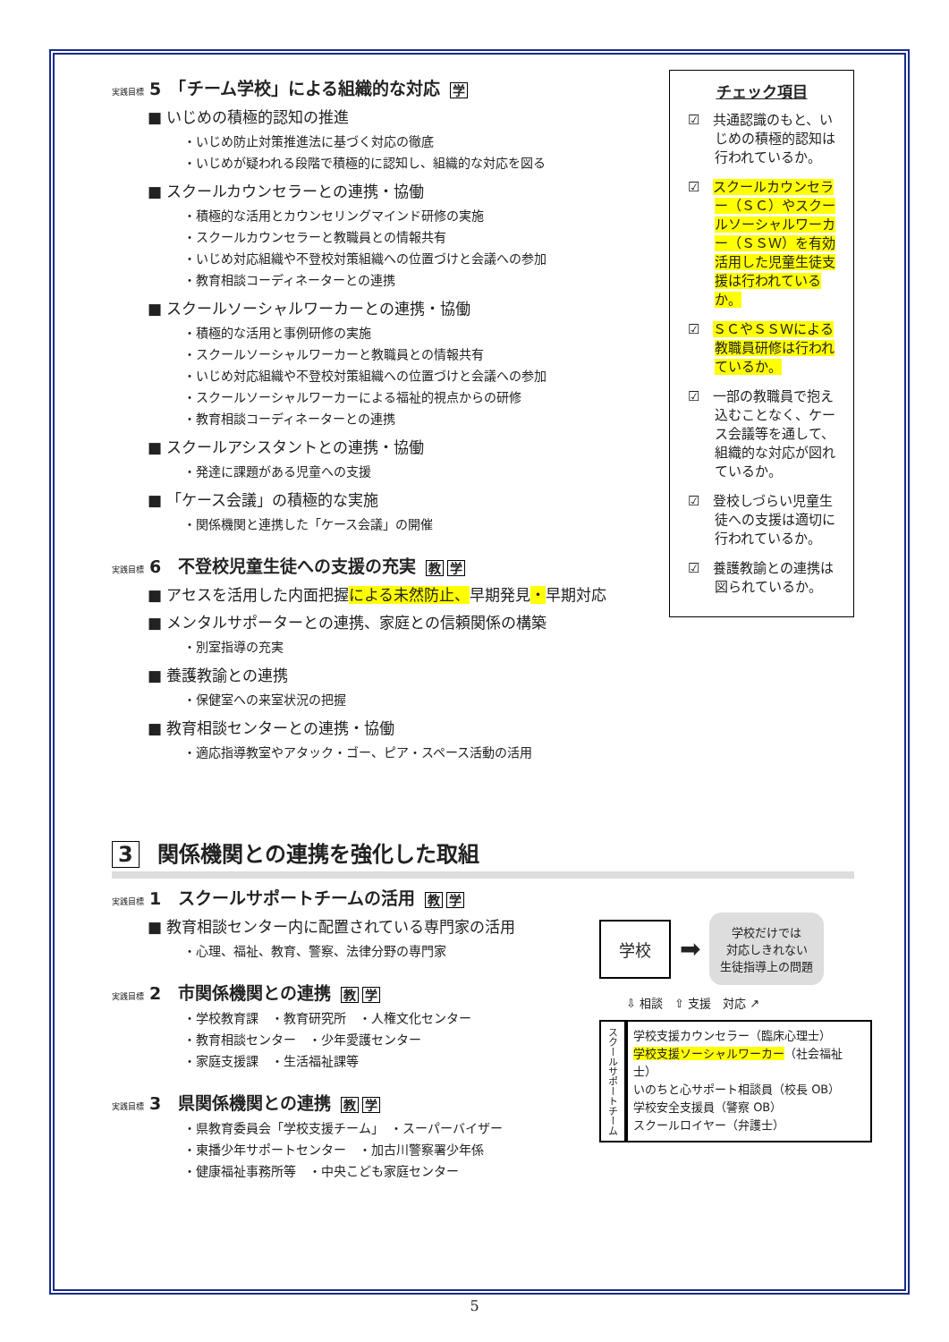実践目標 5　「チーム学校」による組織的な対応 学
■ いじめの積極的認知の推進
・いじめ防止対策推進法に基づく対応の徹底
・いじめが疑われる段階で積極的に認知し、組織的な対応を図る
■ スクールカウンセラーとの連携・協働
・積極的な活用とカウンセリングマインド研修の実施
・スクールカウンセラーと教職員との情報共有
・いじめ対応組織や不登校対策組織への位置づけと会議への参加
・教育相談コーディネーターとの連携
■ スクールソーシャルワーカーとの連携・協働
・積極的な活用と事例研修の実施
・スクールソーシャルワーカーと教職員との情報共有
・いじめ対応組織や不登校対策組織への位置づけと会議への参加
・スクールソーシャルワーカーによる福祉的視点からの研修
・教育相談コーディネーターとの連携
■ スクールアシスタントとの連携・協働
・発達に課題がある児童への支援
■ 「ケース会議」の積極的な実施
・関係機関と連携した「ケース会議」の開催
実践目標 6　不登校児童生徒への支援の充実 教 学
■ アセスを活用した内面把握による未然防止、早期発見・早期対応
■ メンタルサポーターとの連携、家庭との信頼関係の構築
・別室指導の充実
■ 養護教諭との連携
・保健室への来室状況の把握
■ 教育相談センターとの連携・協働
・適応指導教室やアタック・ゴー、ピア・スペース活動の活用
チェック項目
☑　共通認識のもと、いじめの積極的認知は行われているか。
☑　スクールカウンセラー（ＳＣ）やスクールソーシャルワーカー（ＳＳＷ）を有効活用した児童生徒支援は行われているか。
☑　ＳＣやＳＳＷによる教職員研修は行われているか。
☑　一部の教職員で抱え込むことなく、ケース会議等を通して、組織的な対応が図れているか。
☑　登校しづらい児童生徒への支援は適切に行われているか。
☑　養護教諭との連携は図られているか。
3 関係機関との連携を強化した取組
実践目標 1　スクールサポートチームの活用 教 学
■ 教育相談センター内に配置されている専門家の活用
・心理、福祉、教育、警察、法律分野の専門家
実践目標 2　市関係機関との連携 教 学
・学校教育課　・教育研究所　・人権文化センター
・教育相談センター　・少年愛護センター
・家庭支援課　・生活福祉課等
実践目標 3　県関係機関との連携 教 学
・県教育委員会「学校支援チーム」　・スーパーバイザー
・東播少年サポートセンター　・加古川警察署少年係
・健康福祉事務所等　・中央こども家庭センター
学校
➡
学校だけでは
対応しきれない
生徒指導上の問題
⇩ 相談　⇧ 支援　対応 ↗
スクールサポートチーム
学校支援カウンセラー（臨床心理士）
学校支援ソーシャルワーカー（社会福祉士）
いのちと心サポート相談員（校長 OB）
学校安全支援員（警察 OB）
スクールロイヤー（弁護士）
5